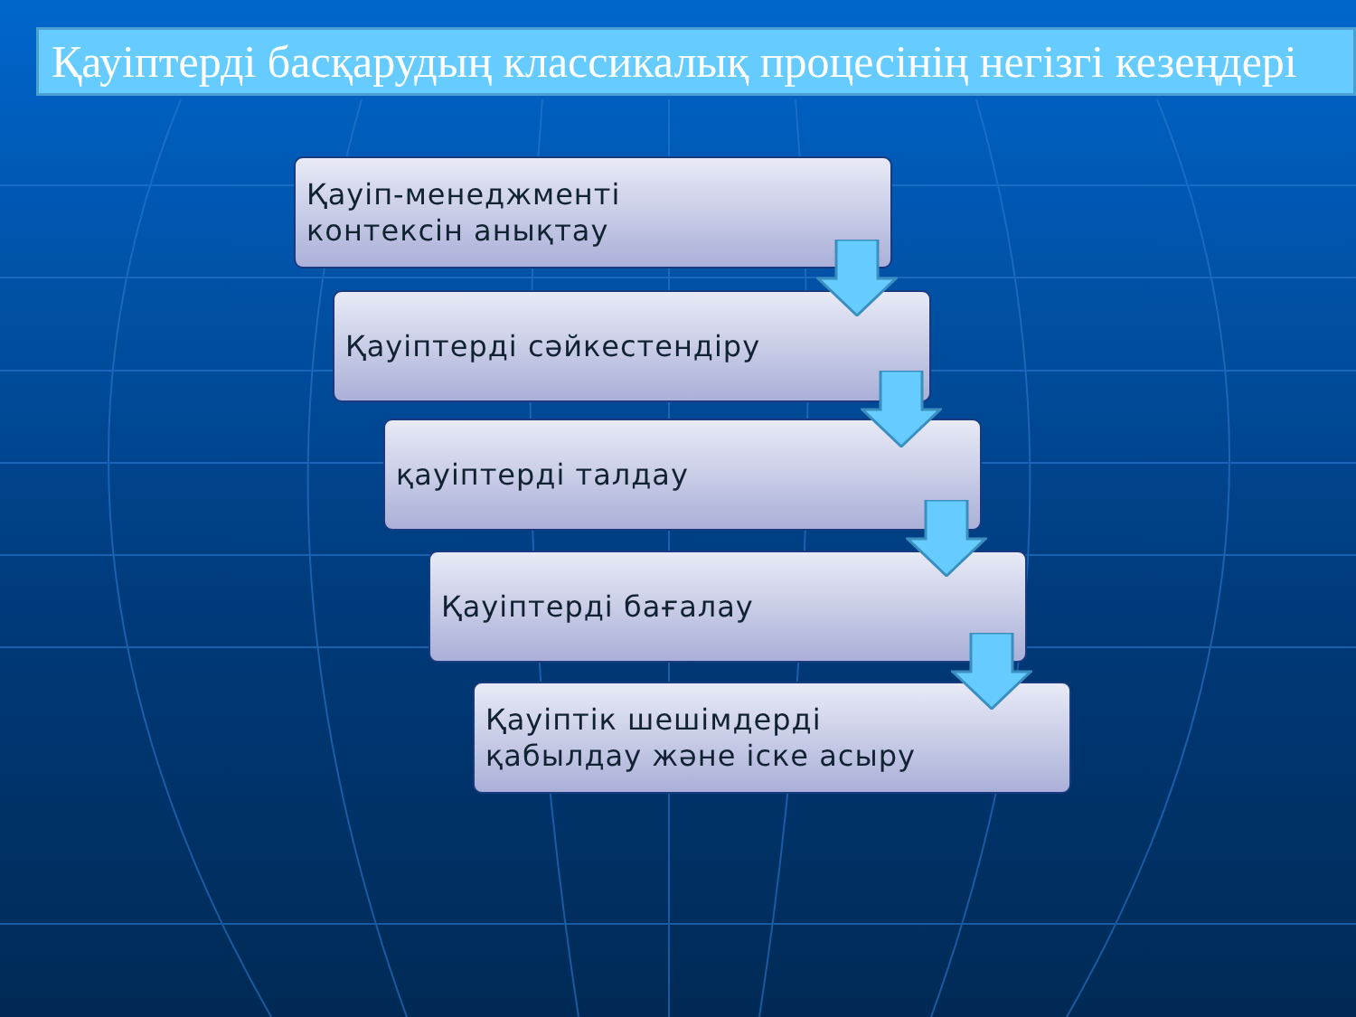Қауіптерді басқарудың классикалық процесінің негізгі кезеңдері
Қауіп-менеджменті
контексін анықтау
Қауіптерді сәйкестендіру
қауіптерді талдау
Қауіптерді бағалау
Қауіптік шешімдерді
қабылдау және іске асыру